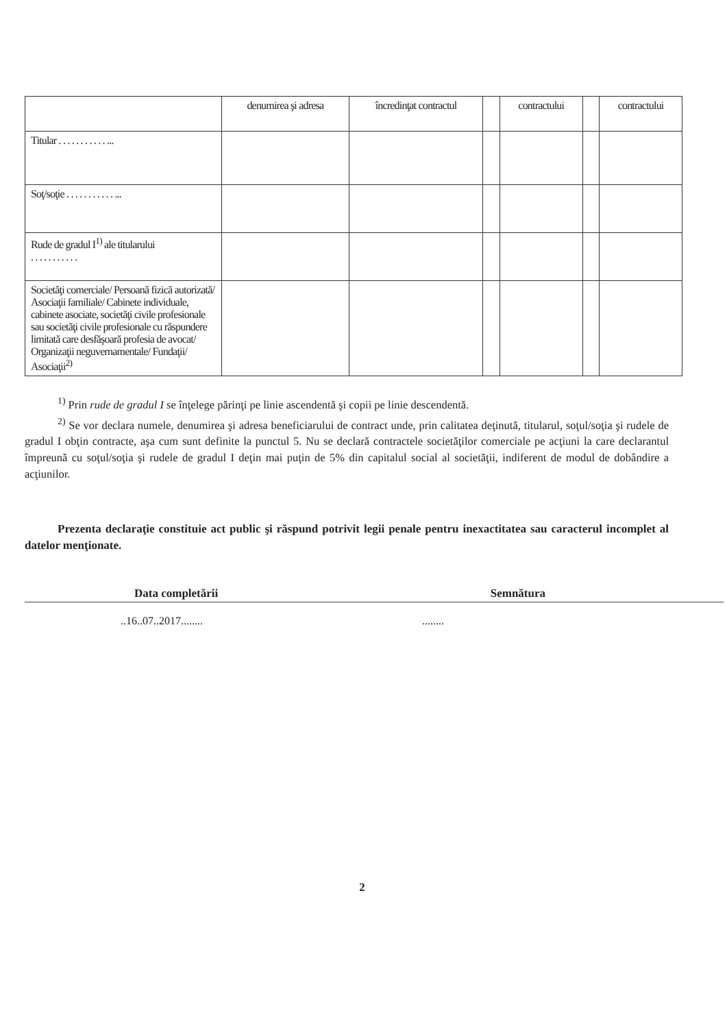| | denumirea şi adresa | încredinţat contractul | | contractului | | contractului |
| --- | --- | --- | --- | --- | --- | --- |
| Titular . . . . . . . . . . . ... | | | | | | |
| Soţ/soţie . . . . . . . . . . . ... | | | | | | |
| Rude de gradul I<sup>1)</sup> ale titularului . . . . . . . . . . . | | | | | | |
| Societăţi comerciale/ Persoană fizică autorizată/ Asociaţii familiale/ Cabinete individuale, cabinete asociate, societăţi civile profesionale sau societăţi civile profesionale cu răspundere limitată care desfăşoară profesia de avocat/ Organizaţii neguvernamentale/ Fundaţii/ Asociaţii<sup>2)</sup> | | | | | | |
<sup>1)</sup> Prin rude de gradul I se înţelege părinţi pe linie ascendentă şi copii pe linie descendentă.
<sup>2)</sup> Se vor declara numele, denumirea şi adresa beneficiarului de contract unde, prin calitatea deţinută, titularul, soţul/soţia şi rudele de gradul I obţin contracte, aşa cum sunt definite la punctul 5. Nu se declară contractele societăţilor comerciale pe acţiuni la care declarantul împreună cu soţul/soţia şi rudele de gradul I deţin mai puţin de 5% din capitalul social al societăţii, indiferent de modul de dobândire a acţiunilor.
Prezenta declaraţie constituie act public şi răspund potrivit legii penale pentru inexactitatea sau caracterul incomplet al datelor menţionate.
Data completării Semnătura
..16..07..2017........ ........
2